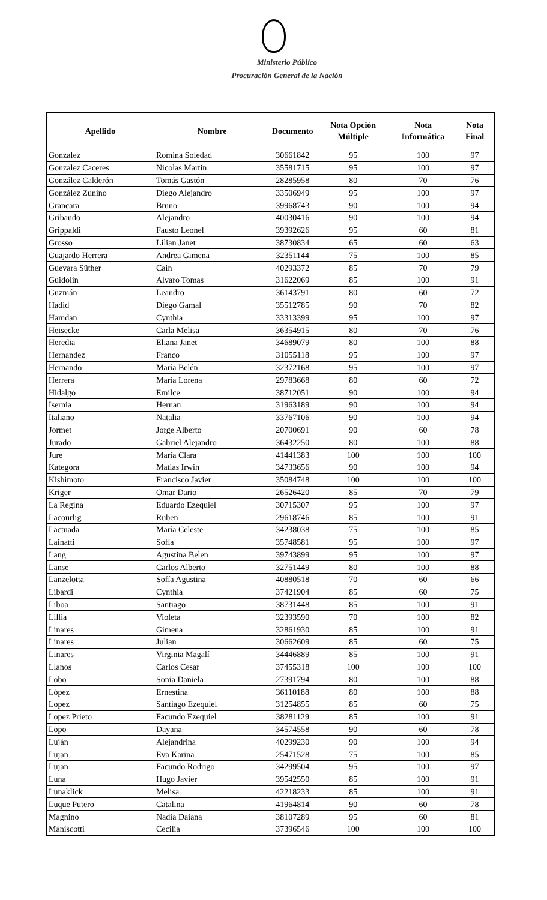Ministerio Público
Procuración General de la Nación
| Apellido | Nombre | Documento | Nota Opción Múltiple | Nota Informática | Nota Final |
| --- | --- | --- | --- | --- | --- |
| Gonzalez | Romina Soledad | 30661842 | 95 | 100 | 97 |
| Gonzalez Caceres | Nicolas Martin | 35581715 | 95 | 100 | 97 |
| González Calderón | Tomás Gastón | 28285958 | 80 | 70 | 76 |
| González Zunino | Diego Alejandro | 33506949 | 95 | 100 | 97 |
| Grancara | Bruno | 39968743 | 90 | 100 | 94 |
| Gribaudo | Alejandro | 40030416 | 90 | 100 | 94 |
| Grippaldi | Fausto Leonel | 39392626 | 95 | 60 | 81 |
| Grosso | Lilian Janet | 38730834 | 65 | 60 | 63 |
| Guajardo Herrera | Andrea Gimena | 32351144 | 75 | 100 | 85 |
| Guevara Süther | Cain | 40293372 | 85 | 70 | 79 |
| Guidolin | Alvaro Tomas | 31622069 | 85 | 100 | 91 |
| Guzmán | Leandro | 36143791 | 80 | 60 | 72 |
| Hadid | Diego Gamal | 35512785 | 90 | 70 | 82 |
| Hamdan | Cynthia | 33313399 | 95 | 100 | 97 |
| Heisecke | Carla Melisa | 36354915 | 80 | 70 | 76 |
| Heredia | Eliana Janet | 34689079 | 80 | 100 | 88 |
| Hernandez | Franco | 31055118 | 95 | 100 | 97 |
| Hernando | María Belén | 32372168 | 95 | 100 | 97 |
| Herrera | Maria Lorena | 29783668 | 80 | 60 | 72 |
| Hidalgo | Emilce | 38712051 | 90 | 100 | 94 |
| Isernia | Hernan | 31963189 | 90 | 100 | 94 |
| Italiano | Natalia | 33767106 | 90 | 100 | 94 |
| Jormet | Jorge Alberto | 20700691 | 90 | 60 | 78 |
| Jurado | Gabriel Alejandro | 36432250 | 80 | 100 | 88 |
| Jure | Maria Clara | 41441383 | 100 | 100 | 100 |
| Kategora | Matias Irwin | 34733656 | 90 | 100 | 94 |
| Kishimoto | Francisco Javier | 35084748 | 100 | 100 | 100 |
| Kriger | Omar Dario | 26526420 | 85 | 70 | 79 |
| La Regina | Eduardo Ezequiel | 30715307 | 95 | 100 | 97 |
| Lacourlig | Ruben | 29618746 | 85 | 100 | 91 |
| Lactuada | María Celeste | 34238038 | 75 | 100 | 85 |
| Lainatti | Sofía | 35748581 | 95 | 100 | 97 |
| Lang | Agustina Belen | 39743899 | 95 | 100 | 97 |
| Lanse | Carlos Alberto | 32751449 | 80 | 100 | 88 |
| Lanzelotta | Sofía Agustina | 40880518 | 70 | 60 | 66 |
| Libardi | Cynthia | 37421904 | 85 | 60 | 75 |
| Liboa | Santiago | 38731448 | 85 | 100 | 91 |
| Lillia | Violeta | 32393590 | 70 | 100 | 82 |
| Linares | Gimena | 32861930 | 85 | 100 | 91 |
| Linares | Julian | 30662609 | 85 | 60 | 75 |
| Linares | Virginia Magalí | 34446889 | 85 | 100 | 91 |
| Llanos | Carlos Cesar | 37455318 | 100 | 100 | 100 |
| Lobo | Sonia Daniela | 27391794 | 80 | 100 | 88 |
| López | Ernestina | 36110188 | 80 | 100 | 88 |
| Lopez | Santiago Ezequiel | 31254855 | 85 | 60 | 75 |
| Lopez Prieto | Facundo Ezequiel | 38281129 | 85 | 100 | 91 |
| Lopo | Dayana | 34574558 | 90 | 60 | 78 |
| Luján | Alejandrina | 40299230 | 90 | 100 | 94 |
| Lujan | Eva Karina | 25471528 | 75 | 100 | 85 |
| Lujan | Facundo Rodrigo | 34299504 | 95 | 100 | 97 |
| Luna | Hugo Javier | 39542550 | 85 | 100 | 91 |
| Lunaklick | Melisa | 42218233 | 85 | 100 | 91 |
| Luque Putero | Catalina | 41964814 | 90 | 60 | 78 |
| Magnino | Nadia Daiana | 38107289 | 95 | 60 | 81 |
| Maniscotti | Cecilia | 37396546 | 100 | 100 | 100 |